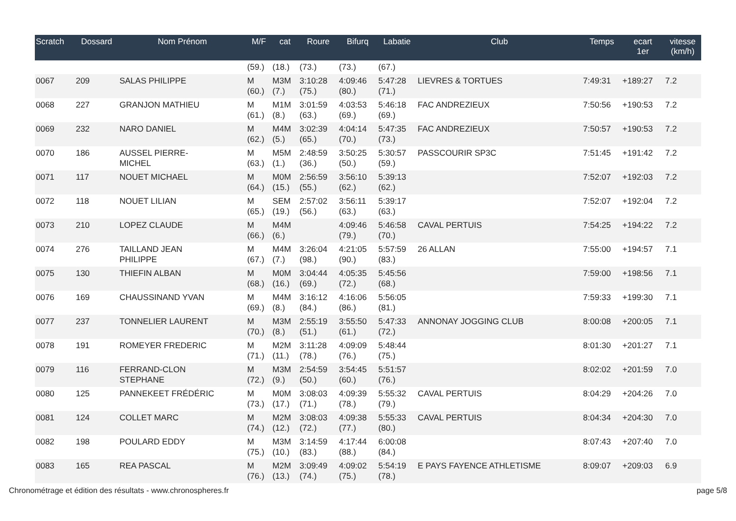| Scratch | Dossard | Nom Prénom | M/F | cat | Roure | Bifurq | Labatie | Club | Temps | ecart 1er | vitesse (km/h) |
| --- | --- | --- | --- | --- | --- | --- | --- | --- | --- | --- | --- |
| | | | (59.) | (18.) | (73.) | (73.) | (67.) | | | | |
| 0067 | 209 | SALAS PHILIPPE | M (60.) | M3M (7.) | 3:10:28 (75.) | 4:09:46 (80.) | 5:47:28 (71.) | LIEVRES & TORTUES | 7:49:31 | +189:27 | 7.2 |
| 0068 | 227 | GRANJON MATHIEU | M (61.) | M1M (8.) | 3:01:59 (63.) | 4:03:53 (69.) | 5:46:18 (69.) | FAC ANDREZIEUX | 7:50:56 | +190:53 | 7.2 |
| 0069 | 232 | NARO DANIEL | M (62.) | M4M (5.) | 3:02:39 (65.) | 4:04:14 (70.) | 5:47:35 (73.) | FAC ANDREZIEUX | 7:50:57 | +190:53 | 7.2 |
| 0070 | 186 | AUSSEL PIERRE- MICHEL | M (63.) | M5M (1.) | 2:48:59 (36.) | 3:50:25 (50.) | 5:30:57 (59.) | PASSCOURIR SP3C | 7:51:45 | +191:42 | 7.2 |
| 0071 | 117 | NOUET MICHAEL | M (64.) | M0M (15.) | 2:56:59 (55.) | 3:56:10 (62.) | 5:39:13 (62.) | | 7:52:07 | +192:03 | 7.2 |
| 0072 | 118 | NOUET LILIAN | M (65.) | SEM (19.) | 2:57:02 (56.) | 3:56:11 (63.) | 5:39:17 (63.) | | 7:52:07 | +192:04 | 7.2 |
| 0073 | 210 | LOPEZ CLAUDE | M (66.) | M4M (6.) | | 4:09:46 (79.) | 5:46:58 (70.) | CAVAL PERTUIS | 7:54:25 | +194:22 | 7.2 |
| 0074 | 276 | TAILLAND JEAN PHILIPPE | M (67.) | M4M (7.) | 3:26:04 (98.) | 4:21:05 (90.) | 5:57:59 (83.) | 26 ALLAN | 7:55:00 | +194:57 | 7.1 |
| 0075 | 130 | THIEFIN ALBAN | M (68.) | M0M (16.) | 3:04:44 (69.) | 4:05:35 (72.) | 5:45:56 (68.) | | 7:59:00 | +198:56 | 7.1 |
| 0076 | 169 | CHAUSSINAND YVAN | M (69.) | M4M (8.) | 3:16:12 (84.) | 4:16:06 (86.) | 5:56:05 (81.) | | 7:59:33 | +199:30 | 7.1 |
| 0077 | 237 | TONNELIER LAURENT | M (70.) | M3M (8.) | 2:55:19 (51.) | 3:55:50 (61.) | 5:47:33 (72.) | ANNONAY JOGGING CLUB | 8:00:08 | +200:05 | 7.1 |
| 0078 | 191 | ROMEYER FREDERIC | M (71.) | M2M (11.) | 3:11:28 (78.) | 4:09:09 (76.) | 5:48:44 (75.) | | 8:01:30 | +201:27 | 7.1 |
| 0079 | 116 | FERRAND-CLON STEPHANE | M (72.) | M3M (9.) | 2:54:59 (50.) | 3:54:45 (60.) | 5:51:57 (76.) | | 8:02:02 | +201:59 | 7.0 |
| 0080 | 125 | PANNEKEET FRÉDÉRIC | M (73.) | M0M (17.) | 3:08:03 (71.) | 4:09:39 (78.) | 5:55:32 (79.) | CAVAL PERTUIS | 8:04:29 | +204:26 | 7.0 |
| 0081 | 124 | COLLET MARC | M (74.) | M2M (12.) | 3:08:03 (72.) | 4:09:38 (77.) | 5:55:33 (80.) | CAVAL PERTUIS | 8:04:34 | +204:30 | 7.0 |
| 0082 | 198 | POULARD EDDY | M (75.) | M3M (10.) | 3:14:59 (83.) | 4:17:44 (88.) | 6:00:08 (84.) | | 8:07:43 | +207:40 | 7.0 |
| 0083 | 165 | REA PASCAL | M (76.) | M2M (13.) | 3:09:49 (74.) | 4:09:02 (75.) | 5:54:19 (78.) | E PAYS FAYENCE ATHLETISME | 8:09:07 | +209:03 | 6.9 |
Chronométrage et édition des résultats - www.chronospheres.fr page 5/8